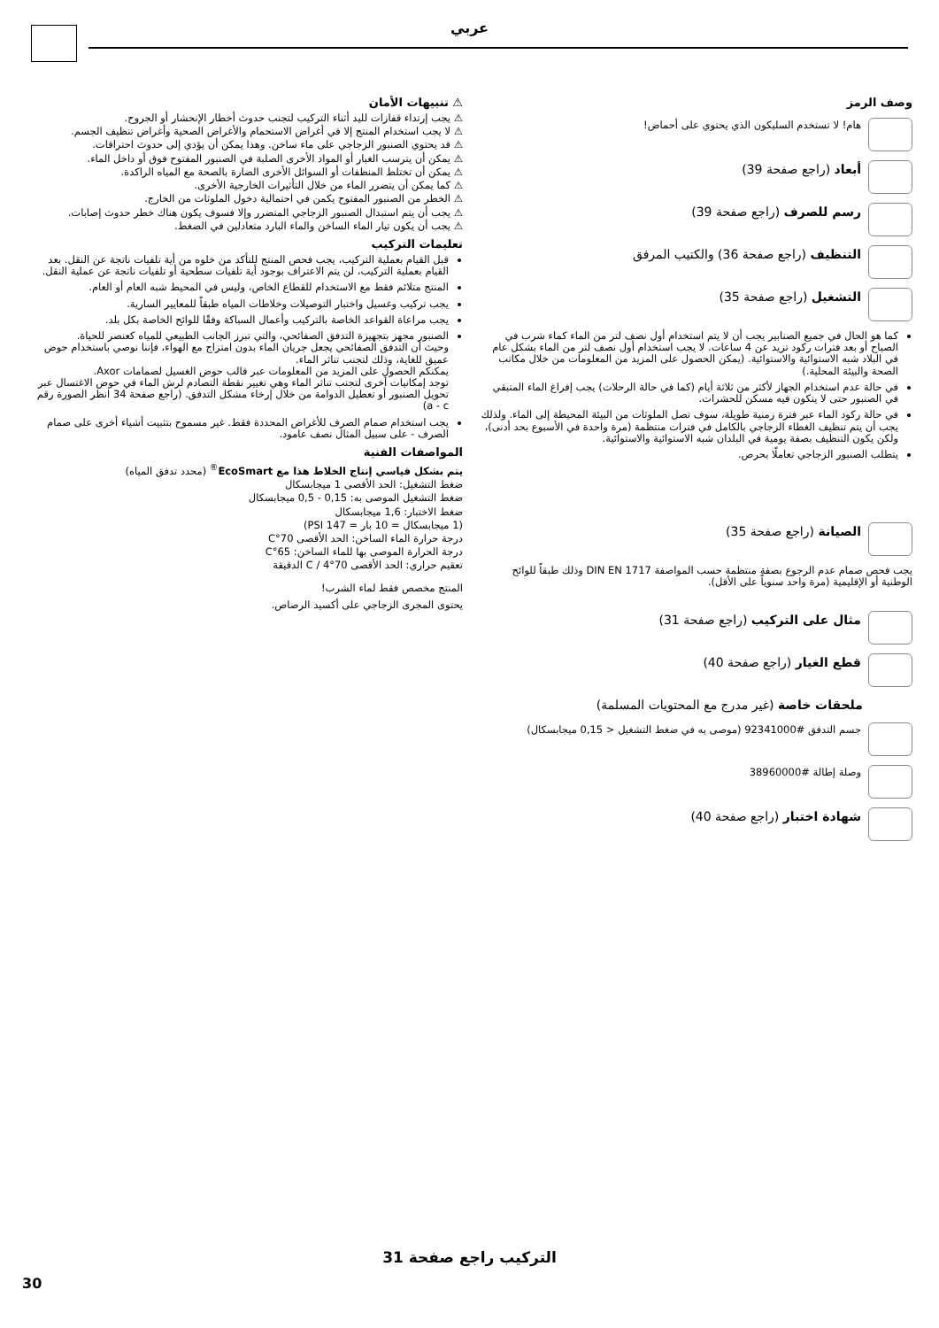عربي
⚠ تنبيهات الأمان
⚠ يجب إرتداء قفازات لليد أثناء التركيب لتجنب حدوث أخطار الإنحشار أو الجروح.
⚠ لا يجب استخدام المنتج إلا في أغراض الاستحمام والأغراض الصحية وأغراض تنظيف الجسم.
⚠ قد يحتوي الصنبور الزجاجي على ماء ساخن. وهذا يمكن أن يؤدي إلى حدوث احتراقات.
⚠ يمكن أن يترسب الغبار أو المواد الأخرى الصلبة في الصنبور المفتوح فوق أو داخل الماء.
⚠ يمكن أن تختلط المنظفات أو السوائل الأخرى الضارة بالصحة مع المياه الراكدة.
⚠ كما يمكن أن يتضرر الماء من خلال التأثيرات الخارجية الأخرى.
⚠ الخطر من الصنبور المفتوح يكمن في احتمالية دخول الملوثات من الخارج.
⚠ يجب أن يتم استبدال الصنبور الزجاجي المتضرر وإلا فسوف يكون هناك خطر حدوث إصابات.
⚠ يجب أن يكون تيار الماء الساخن والماء البارد متعادلين في الضغط.
تعليمات التركيب
قبل القيام بعملية التركيب، يجب فحص المنتج للتأكد من خلوه من أية تلفيات ناتجة عن النقل. بعد القيام بعملية التركيب، لن يتم الاعتراف بوجود أية تلفيات سطحية أو تلفيات ناتجة عن عملية النقل.
المنتج متلائم فقط مع الاستخدام للقطاع الخاص، وليس في المحيط شبه العام أو العام.
يجب تركيب وغسيل واختبار التوصيلات وخلاطات المياه طبقاً للمعايير السارية.
يجب مراعاة القواعد الخاصة بالتركيب وأعمال السباكة وفقًا للوائح الخاصة بكل بلد.
الصنبور مجهز بتجهيزة التدفق الصفائحي، والتي تبرز الجانب الطبيعي للمياه كعنصر للحياة.
وحيث أن التدفق الصفائحي يجعل جريان الماء بدون امتزاج مع الهواء، فإننا نوصي باستخدام حوض عميق للغاية، وذلك لتجنب تناثر الماء.
يمكنكم الحصول على المزيد من المعلومات عبر قالب حوض الغسيل لصمامات Axor.
توجد إمكانيات أخرى لتجنب تناثر الماء وهي تغيير نقطة التصادم لرش الماء في حوض الاغتسال عبر تحويل الصنبور أو تعطيل الدوامة من خلال إرخاء مشكل التدفق. (راجع صفحة 34 انظر الصورة رقم a - c)
يجب استخدام صمام الصرف للأغراض المحددة فقط. غير مسموح بتثبيت أشياء أخرى على صمام الصرف - على سبيل المثال نصف عامود.
المواصفات الفنية
يتم بشكل قياسي إنتاج الخلاط هذا مع EcoSmart<sup>®</sup> (محدد تدفق المياه)
ضغط التشغيل: الحد الأقصى 1 ميجابسكال
ضغط التشغيل الموصى به: 0,15 - 0,5 ميجابسكال
ضغط الاختبار: 1,6 ميجابسكال
(1 ميجابسكال = 10 بار = 147 PSI)
درجة حرارة الماء الساخن: الحد الأقصى 70°C
درجة الحرارة الموصى بها للماء الساخن: 65°C
تعقيم حراري: الحد الأقصى 70°C / 4 الدقيقة
المنتج مخصص فقط لماء الشرب!
يحتوى المجرى الزجاجي على أكسيد الرصاص.
وصف الرمز
هام! لا تستخدم السليكون الذي يحتوي على أحماض!
أبعاد (راجع صفحة 39)
رسم للصرف (راجع صفحة 39)
التنظيف (راجع صفحة 36) والكتيب المرفق
التشغيل (راجع صفحة 35)
كما هو الحال في جميع الصنابير يجب أن لا يتم استخدام أول نصف لتر من الماء كماء شرب في الصباح أو بعد فترات ركود تزيد عن 4 ساعات. لا يجب استخدام أول نصف لتر من الماء بشكل عام في البلاد شبه الاستوائية والاستوائية. (يمكن الحصول على المزيد من المعلومات من خلال مكاتب الصحة والبيئة المحلية.)
في حالة عدم استخدام الجهاز لأكثر من ثلاثة أيام (كما في حالة الرحلات) يجب إفراغ الماء المتبقي في الصنبور حتى لا يتكون فيه مسكن للحشرات.
في حالة ركود الماء عبر فترة زمنية طويلة، سوف تصل الملوثات من البيئة المحيطة إلى الماء. ولذلك يجب أن يتم تنظيف الغطاء الزجاجي بالكامل في فترات منتظمة (مرة واحدة في الأسبوع بحد أدنى)، ولكن يكون التنظيف بصفة يومية في البلدان شبه الاستوائية والاستوائية.
يتطلب الصنبور الزجاجي تعاملًا بحرص.
الصيانة (راجع صفحة 35)
يجب فحص صمام عدم الرجوع بصفة منتظمة حسب المواصفة DIN EN 1717 وذلك طبقاً للوائح الوطنية أو الإقليمية (مرة واحد سنوياً على الأقل).
مثال على التركيب (راجع صفحة 31)
قطع الغيار (راجع صفحة 40)
ملحقات خاصة (غير مدرج مع المحتويات المسلمة)
جسم التدفق #92341000 (موصى به في ضغط التشغيل < 0,15 ميجابسكال)
وصلة إطالة #38960000
شهادة اختبار (راجع صفحة 40)
التركيب راجع صفحة 31
30